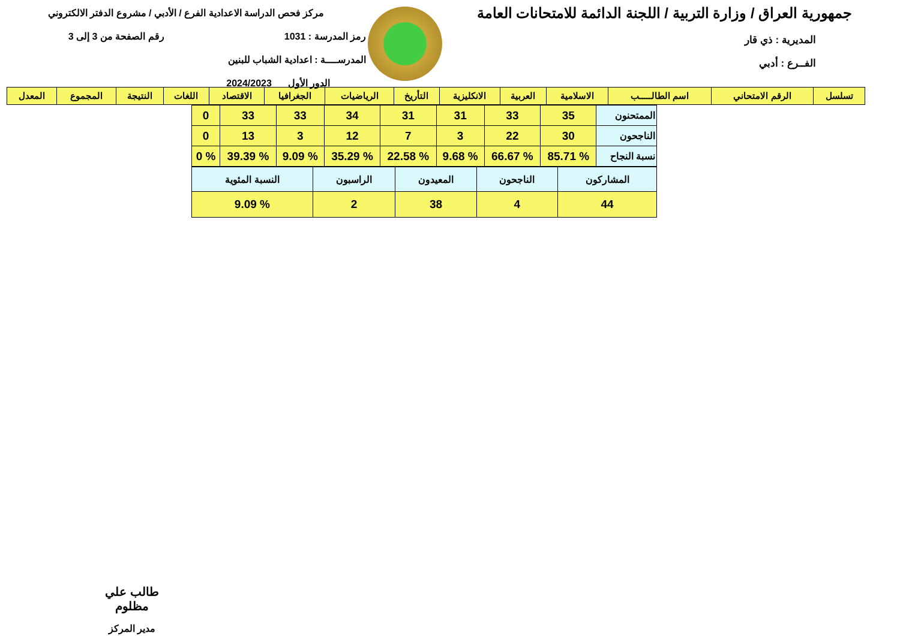جمهورية العراق / وزارة التربية / اللجنة الدائمة للامتحانات العامة
المديرية : ذي قار
الفــرع : أدبي
مركز فحص الدراسة الاعدادية الفرع / الأدبي / مشروع الدفتر الالكتروني
رمز المدرسة : 1031 رقم الصفحة من 3 إلى 3
المدرســــة : اعدادية الشباب للبنين
الدور الأول 2024/2023
| تسلسل | الرقم الامتحاني | اسم الطالـــــب | الاسلامية | العربية | الانكليزية | التأريخ | الرياضيات | الجغرافيا | الاقتصاد | اللغات | النتيجة | المجموع | المعدل |
| --- | --- | --- | --- | --- | --- | --- | --- | --- | --- | --- | --- | --- | --- |
| الممتحنون | 35 | 33 | 31 | 31 | 34 | 33 | 33 | 0 |
| الناجحون | 30 | 22 | 3 | 7 | 12 | 3 | 13 | 0 |
| نسبة النجاح | % 85.71 | % 66.67 | % 9.68 | % 22.58 | % 35.29 | % 9.09 | % 39.39 | % 0 |
| المشاركون | الناجحون | المعيدون | الراسبون | النسبة المئوية |
| 44 | 4 | 38 | 2 | % 9.09 |
طالب علي مظلوم
مدير المركز